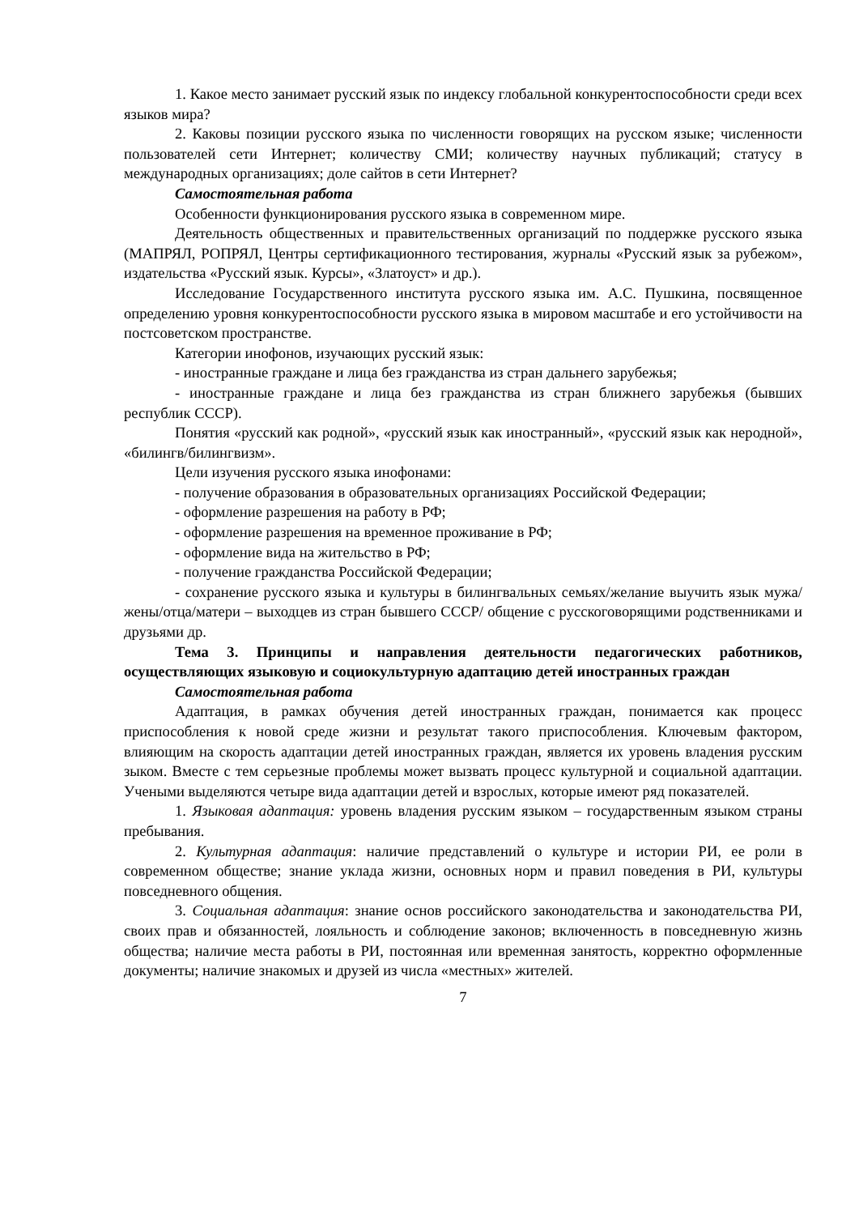1. Какое место занимает русский язык по индексу глобальной конкурентоспособности среди всех языков мира?
2. Каковы позиции русского языка по численности говорящих на русском языке; численности пользователей сети Интернет; количеству СМИ; количеству научных публикаций; статусу в международных организациях; доле сайтов в сети Интернет?
Самостоятельная работа
Особенности функционирования русского языка в современном мире.
Деятельность общественных и правительственных организаций по поддержке русского языка (МАПРЯЛ, РОПРЯЛ, Центры сертификационного тестирования, журналы «Русский язык за рубежом», издательства «Русский язык. Курсы», «Златоуст» и др.).
Исследование Государственного института русского языка им. А.С. Пушкина, посвященное определению уровня конкурентоспособности русского языка в мировом масштабе и его устойчивости на постсоветском пространстве.
Категории инофонов, изучающих русский язык:
- иностранные граждане и лица без гражданства из стран дальнего зарубежья;
- иностранные граждане и лица без гражданства из стран ближнего зарубежья (бывших республик СССР).
Понятия «русский как родной», «русский язык как иностранный», «русский язык как неродной», «билингв/билингвизм».
Цели изучения русского языка инофонами:
- получение образования в образовательных организациях Российской Федерации;
- оформление разрешения на работу в РФ;
- оформление разрешения на временное проживание в РФ;
- оформление вида на жительство в РФ;
- получение гражданства Российской Федерации;
- сохранение русского языка и культуры в билингвальных семьях/желание выучить язык мужа/жены/отца/матери – выходцев из стран бывшего СССР/ общение с русскоговорящими родственниками и друзьями др.
Тема 3. Принципы и направления деятельности педагогических работников, осуществляющих языковую и социокультурную адаптацию детей иностранных граждан
Самостоятельная работа
Адаптация, в рамках обучения детей иностранных граждан, понимается как процесс приспособления к новой среде жизни и результат такого приспособления. Ключевым фактором, влияющим на скорость адаптации детей иностранных граждан, является их уровень владения русским зыком. Вместе с тем серьезные проблемы может вызвать процесс культурной и социальной адаптации. Учеными выделяются четыре вида адаптации детей и взрослых, которые имеют ряд показателей.
1. Языковая адаптация: уровень владения русским языком – государственным языком страны пребывания.
2. Культурная адаптация: наличие представлений о культуре и истории РИ, ее роли в современном обществе; знание уклада жизни, основных норм и правил поведения в РИ, культуры повседневного общения.
3. Социальная адаптация: знание основ российского законодательства и законодательства РИ, своих прав и обязанностей, лояльность и соблюдение законов; включенность в повседневную жизнь общества; наличие места работы в РИ, постоянная или временная занятость, корректно оформленные документы; наличие знакомых и друзей из числа «местных» жителей.
7